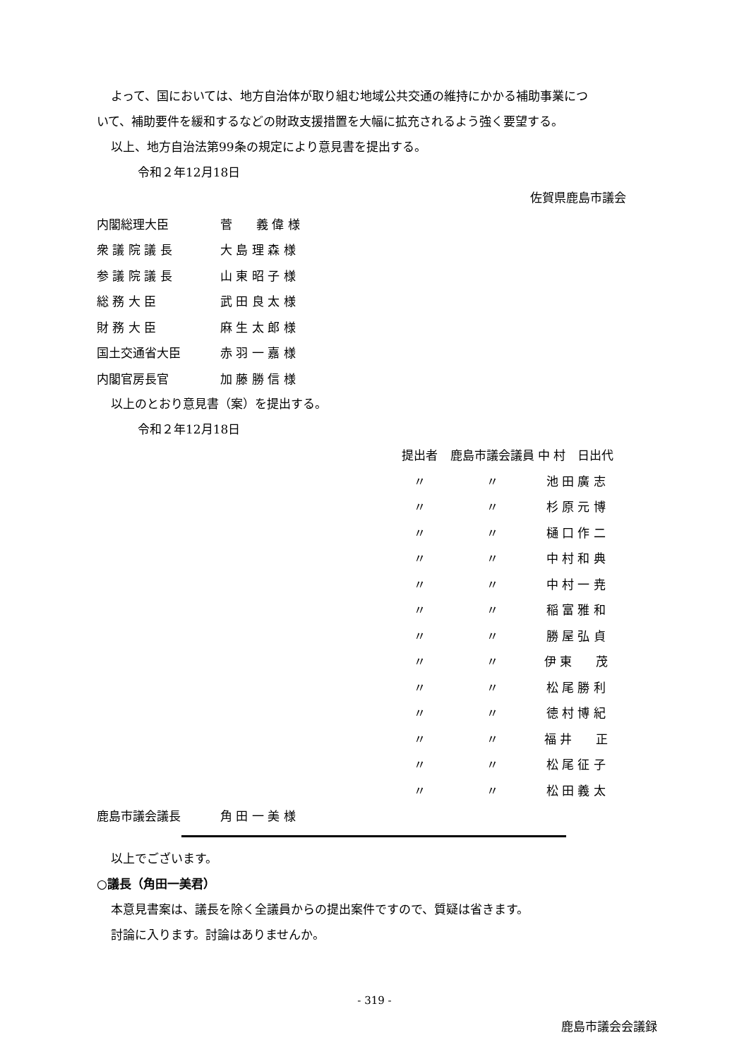よって、国においては、地方自治体が取り組む地域公共交通の維持にかかる補助事業につ
いて、補助要件を緩和するなどの財政支援措置を大幅に拡充されるよう強く要望する。
以上、地方自治法第99条の規定により意見書を提出する。
令和２年12月18日
佐賀県鹿島市議会
| 内閣総理大臣 | 菅 義 偉 様 |
| 衆 議 院 議 長 | 大 島 理 森 様 |
| 参 議 院 議 長 | 山 東 昭 子 様 |
| 総 務 大 臣 | 武 田 良 太 様 |
| 財 務 大 臣 | 麻 生 太 郎 様 |
| 国土交通省大臣 | 赤 羽 一 嘉 様 |
| 内閣官房長官 | 加 藤 勝 信 様 |
以上のとおり意見書（案）を提出する。
令和２年12月18日
| 提出者 | 鹿島市議会議員 | 中 村 日出代 |
| 〃 | 〃 | 池 田 廣 志 |
| 〃 | 〃 | 杉 原 元 博 |
| 〃 | 〃 | 樋 口 作 二 |
| 〃 | 〃 | 中 村 和 典 |
| 〃 | 〃 | 中 村 一 尭 |
| 〃 | 〃 | 稲 富 雅 和 |
| 〃 | 〃 | 勝 屋 弘 貞 |
| 〃 | 〃 | 伊 東 茂 |
| 〃 | 〃 | 松 尾 勝 利 |
| 〃 | 〃 | 徳 村 博 紀 |
| 〃 | 〃 | 福 井 正 |
| 〃 | 〃 | 松 尾 征 子 |
| 〃 | 〃 | 松 田 義 太 |
| 鹿島市議会議長 | 角 田 一 美 様 |
以上でございます。
○議長（角田一美君）
本意見書案は、議長を除く全議員からの提出案件ですので、質疑は省きます。
討論に入ります。討論はありませんか。
- 319 -
鹿島市議会会議録